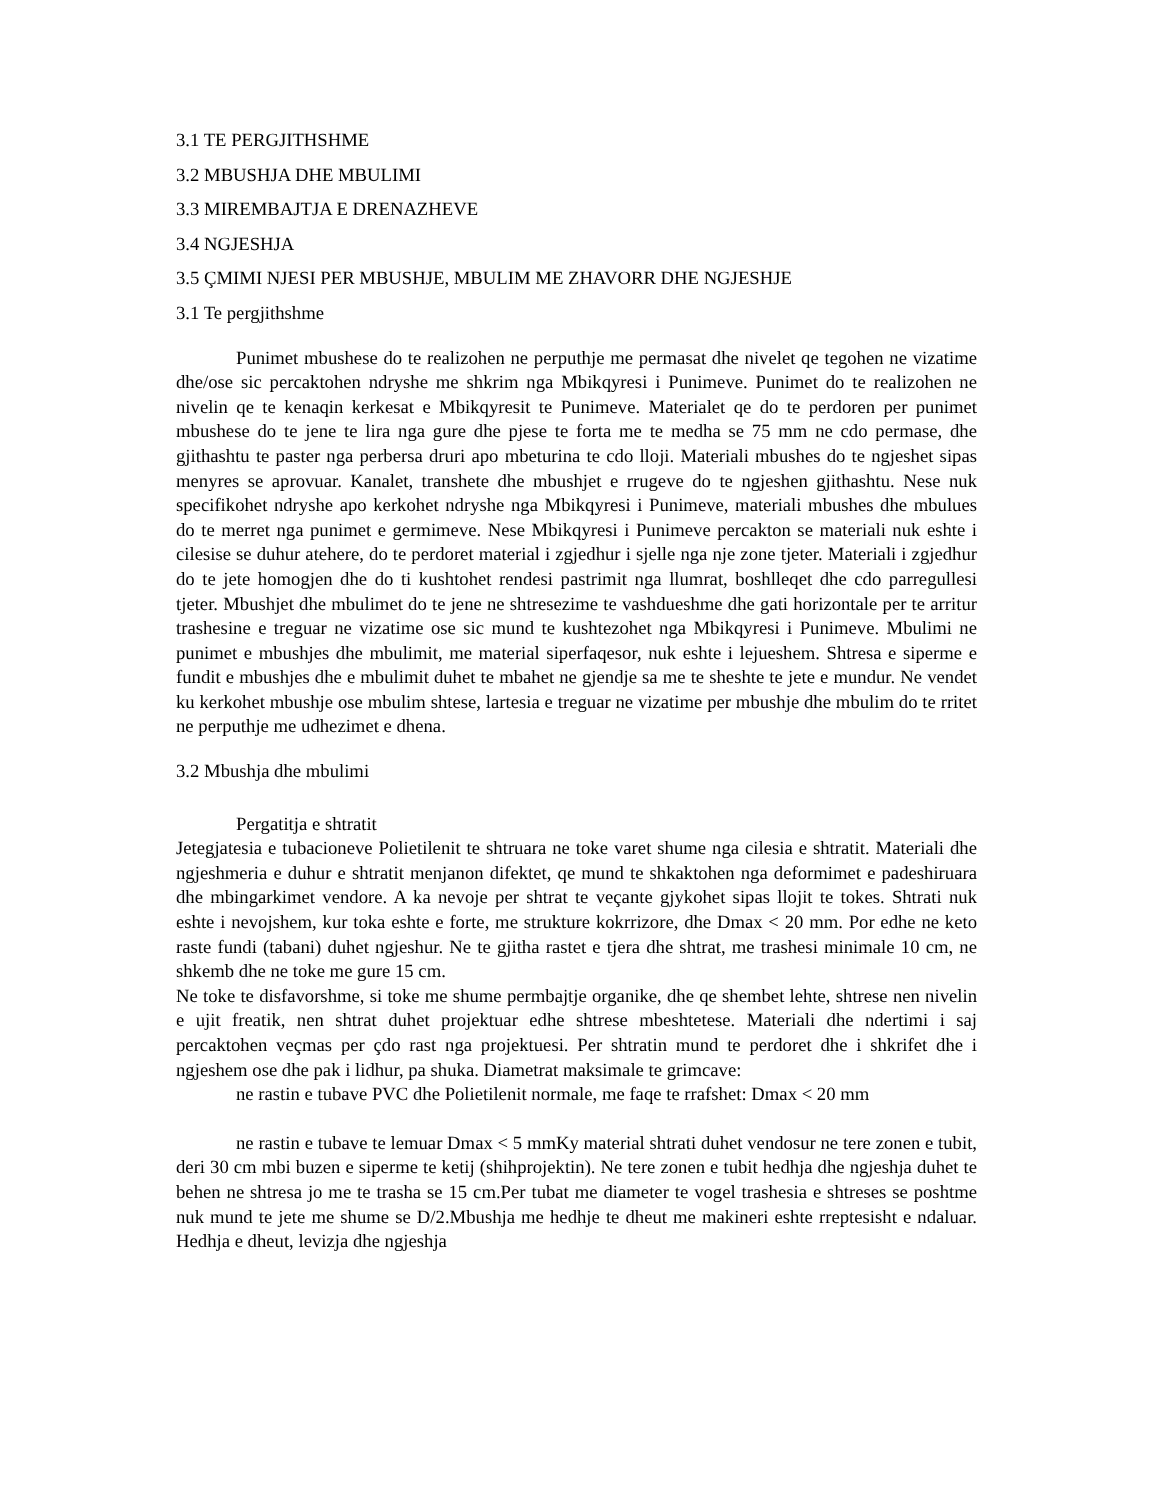3.1 TE PERGJITHSHME
3.2 MBUSHJA DHE MBULIMI
3.3 MIREMBAJTJA E DRENAZHEVE
3.4 NGJESHJA
3.5 ÇMIMI NJESI PER MBUSHJE, MBULIM ME ZHAVORR DHE NGJESHJE
3.1 Te pergjithshme
Punimet mbushese do te realizohen ne perputhje me permasat dhe nivelet qe tegohen ne vizatime dhe/ose sic percaktohen ndryshe me shkrim nga Mbikqyresi i Punimeve. Punimet do te realizohen ne nivelin qe te kenaqin kerkesat e Mbikqyresit te Punimeve. Materialet qe do te perdoren per punimet mbushese do te jene te lira nga gure dhe pjese te forta me te medha se 75 mm ne cdo permase, dhe gjithashtu te paster nga perbersa druri apo mbeturina te cdo lloji. Materiali mbushes do te ngjeshet sipas menyres se aprovuar. Kanalet, transhete dhe mbushjet e rrugeve do te ngjeshen gjithashtu. Nese nuk specifikohet ndryshe apo kerkohet ndryshe nga Mbikqyresi i Punimeve, materiali mbushes dhe mbulues do te merret nga punimet e germimeve. Nese Mbikqyresi i Punimeve percakton se materiali nuk eshte i cilesise se duhur atehere, do te perdoret material i zgjedhur i sjelle nga nje zone tjeter. Materiali i zgjedhur do te jete homogjen dhe do ti kushtohet rendesi pastrimit nga llumrat, boshlleqet dhe cdo parregullesi tjeter. Mbushjet dhe mbulimet do te jene ne shtresezime te vashdueshme dhe gati horizontale per te arritur trashesine e treguar ne vizatime ose sic mund te kushtezohet nga Mbikqyresi i Punimeve. Mbulimi ne punimet e mbushjes dhe mbulimit, me material siperfaqesor, nuk eshte i lejueshem. Shtresa e siperme e fundit e mbushjes dhe e mbulimit duhet te mbahet ne gjendje sa me te sheshte te jete e mundur. Ne vendet ku kerkohet mbushje ose mbulim shtese, lartesia e treguar ne vizatime per mbushje dhe mbulim do te rritet ne perputhje me udhezimet e dhena.
3.2 Mbushja dhe mbulimi
Pergatitja e shtratit
Jetegjatesia e tubacioneve Polietilenit te shtruara ne toke varet shume nga cilesia e shtratit. Materiali dhe ngjeshmeria e duhur e shtratit menjanon difektet, qe mund te shkaktohen nga deformimet e padeshiruara dhe mbingarkimet vendore. A ka nevoje per shtrat te veçante gjykohet sipas llojit te tokes. Shtrati nuk eshte i nevojshem, kur toka eshte e forte, me strukture kokrrizore, dhe Dmax < 20 mm. Por edhe ne keto raste fundi (tabani) duhet ngjeshur. Ne te gjitha rastet e tjera dhe shtrat, me trashesi minimale 10 cm, ne shkemb dhe ne toke me gure 15 cm.
Ne toke te disfavorshme, si toke me shume permbajtje organike, dhe qe shembet lehte, shtrese nen nivelin e ujit freatik, nen shtrat duhet projektuar edhe shtrese mbeshtetese. Materiali dhe ndertimi i saj percaktohen veçmas per çdo rast nga projektuesi. Per shtratin mund te perdoret dhe i shkrifet dhe i ngjeshem ose dhe pak i lidhur, pa shuka. Diametrat maksimale te grimcave:
ne rastin e tubave PVC dhe Polietilenit normale, me faqe te rrafshet: Dmax < 20 mm
ne rastin e tubave te lemuar Dmax < 5 mmKy material shtrati duhet vendosur ne tere zonen e tubit, deri 30 cm mbi buzen e siperme te ketij (shihprojektin). Ne tere zonen e tubit hedhja dhe ngjeshja duhet te behen ne shtresa jo me te trasha se 15 cm.Per tubat me diameter te vogel trashesia e shtreses se poshtme nuk mund te jete me shume se D/2.Mbushja me hedhje te dheut me makineri eshte rreptesisht e ndaluar. Hedhja e dheut, levizja dhe ngjeshja